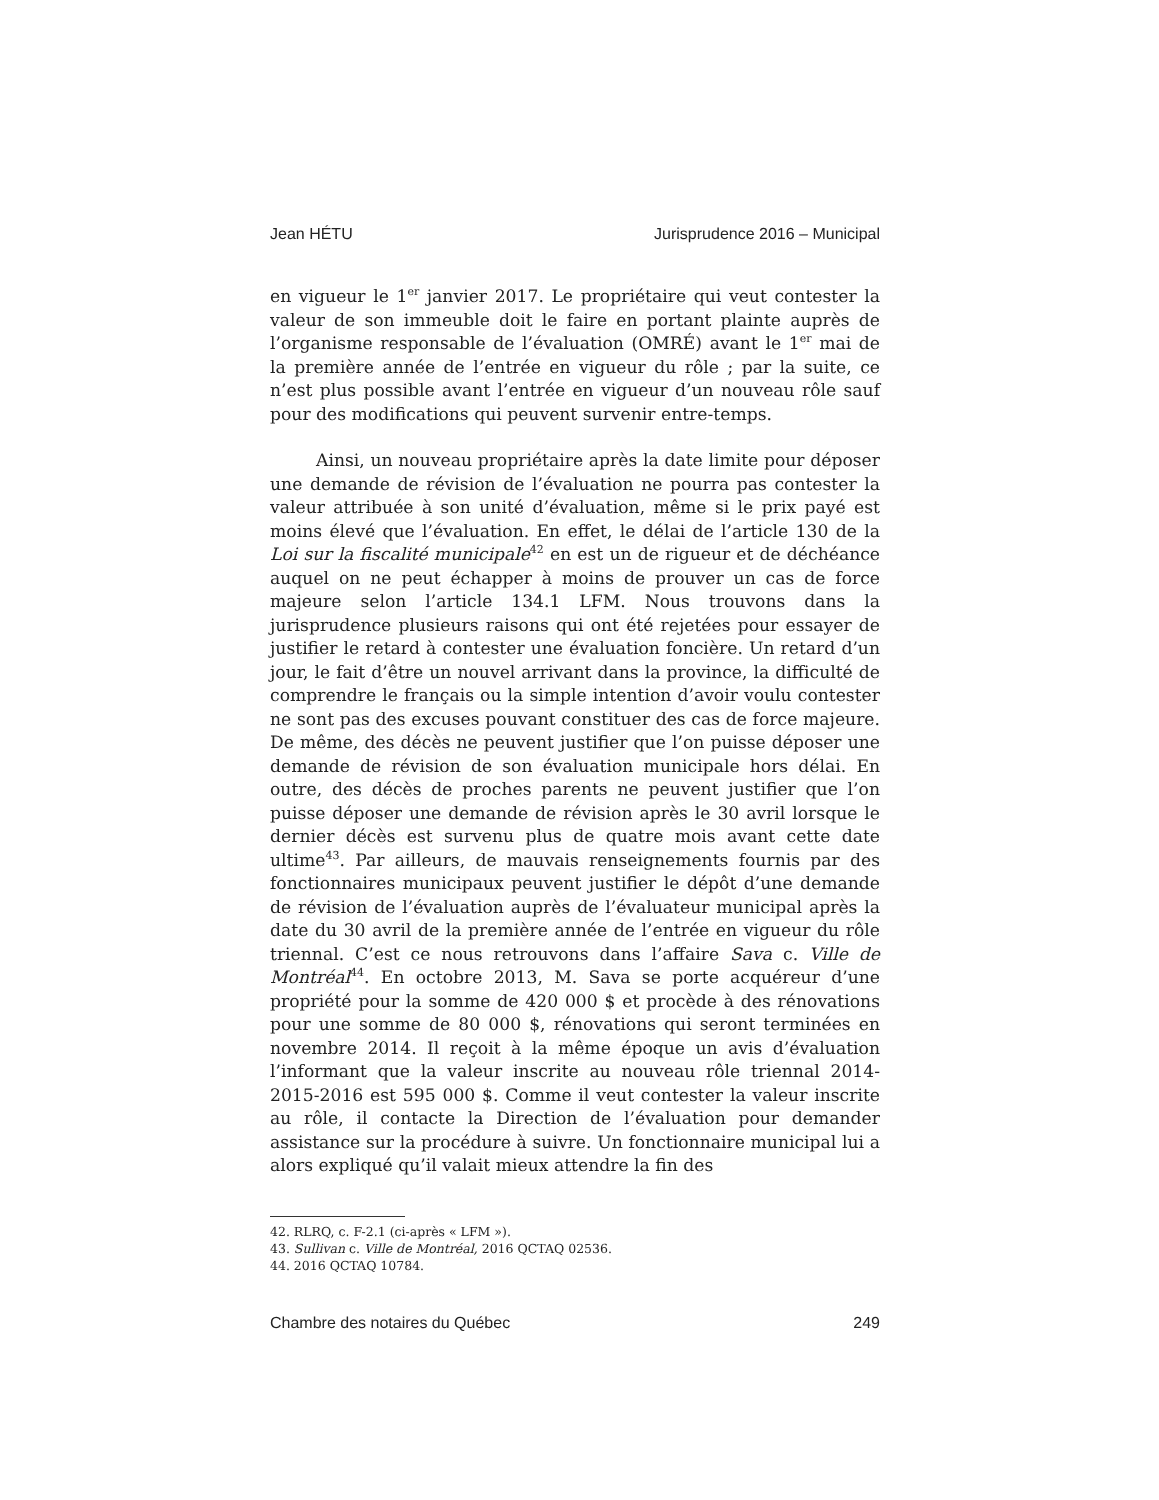Jean HÉTU Jurisprudence 2016 – Municipal
en vigueur le 1<sup>er</sup> janvier 2017. Le propriétaire qui veut contester la valeur de son immeuble doit le faire en portant plainte auprès de l’organisme responsable de l’évaluation (OMRÉ) avant le 1<sup>er</sup> mai de la première année de l’entrée en vigueur du rôle ; par la suite, ce n’est plus possible avant l’entrée en vigueur d’un nouveau rôle sauf pour des modifications qui peuvent survenir entre-temps.
Ainsi, un nouveau propriétaire après la date limite pour déposer une demande de révision de l’évaluation ne pourra pas contester la valeur attribuée à son unité d’évaluation, même si le prix payé est moins élevé que l’évaluation. En effet, le délai de l’article 130 de la Loi sur la fiscalité municipale<sup>42</sup> en est un de rigueur et de déchéance auquel on ne peut échapper à moins de prouver un cas de force majeure selon l’article 134.1 LFM. Nous trouvons dans la jurisprudence plusieurs raisons qui ont été rejetées pour essayer de justifier le retard à contester une évaluation foncière. Un retard d’un jour, le fait d’être un nouvel arrivant dans la province, la difficulté de comprendre le français ou la simple intention d’avoir voulu contester ne sont pas des excuses pouvant constituer des cas de force majeure. De même, des décès ne peuvent justifier que l’on puisse déposer une demande de révision de son évaluation municipale hors délai. En outre, des décès de proches parents ne peuvent justifier que l’on puisse déposer une demande de révision après le 30 avril lorsque le dernier décès est survenu plus de quatre mois avant cette date ultime<sup>43</sup>. Par ailleurs, de mauvais renseignements fournis par des fonctionnaires municipaux peuvent justifier le dépôt d’une demande de révision de l’évaluation auprès de l’évaluateur municipal après la date du 30 avril de la première année de l’entrée en vigueur du rôle triennal. C’est ce nous retrouvons dans l’affaire Sava c. Ville de Montréal<sup>44</sup>. En octobre 2013, M. Sava se porte acquéreur d’une propriété pour la somme de 420 000 $ et procède à des rénovations pour une somme de 80 000 $, rénovations qui seront terminées en novembre 2014. Il reçoit à la même époque un avis d’évaluation l’informant que la valeur inscrite au nouveau rôle triennal 2014-2015-2016 est 595 000 $. Comme il veut contester la valeur inscrite au rôle, il contacte la Direction de l’évaluation pour demander assistance sur la procédure à suivre. Un fonctionnaire municipal lui a alors expliqué qu’il valait mieux attendre la fin des
42. RLRQ, c. F-2.1 (ci-après « LFM »).
43. Sullivan c. Ville de Montréal, 2016 QCTAQ 02536.
44. 2016 QCTAQ 10784.
Chambre des notaires du Québec 249